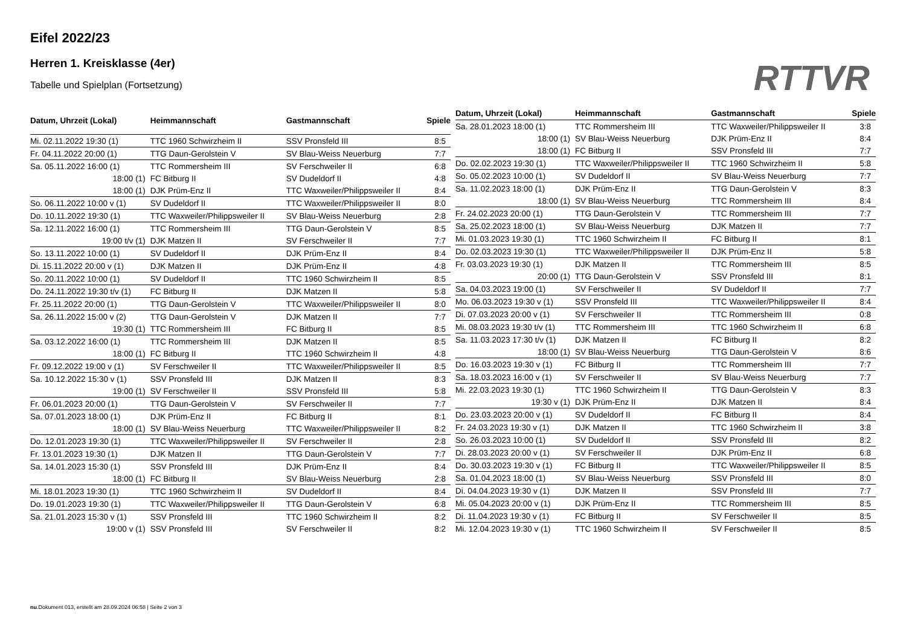Eifel 2022/23
Herren 1. Kreisklasse (4er)
Tabelle und Spielplan (Fortsetzung)
RTTVR
| Datum, Uhrzeit (Lokal) | Heimmannschaft | Gastmannschaft | Spiele |
| --- | --- | --- | --- |
| Mi. 02.11.2022 19:30 (1) | TTC 1960 Schwirzheim II | SSV Pronsfeld III | 8:5 |
| Fr. 04.11.2022 20:00 (1) | TTG Daun-Gerolstein V | SV Blau-Weiss Neuerburg | 7:7 |
| Sa. 05.11.2022 16:00 (1) | TTC Rommersheim III | SV Ferschweiler II | 6:8 |
| 18:00 (1) | FC Bitburg II | SV Dudeldorf II | 4:8 |
| 18:00 (1) | DJK Prüm-Enz II | TTC Waxweiler/Philippsweiler II | 8:4 |
| So. 06.11.2022 10:00 v (1) | SV Dudeldorf II | TTC Waxweiler/Philippsweiler II | 8:0 |
| Do. 10.11.2022 19:30 (1) | TTC Waxweiler/Philippsweiler II | SV Blau-Weiss Neuerburg | 2:8 |
| Sa. 12.11.2022 16:00 (1) | TTC Rommersheim III | TTG Daun-Gerolstein V | 8:5 |
| 19:00 t/v (1) | DJK Matzen II | SV Ferschweiler II | 7:7 |
| So. 13.11.2022 10:00 (1) | SV Dudeldorf II | DJK Prüm-Enz II | 8:4 |
| Di. 15.11.2022 20:00 v (1) | DJK Matzen II | DJK Prüm-Enz II | 4:8 |
| So. 20.11.2022 10:00 (1) | SV Dudeldorf II | TTC 1960 Schwirzheim II | 8:5 |
| Do. 24.11.2022 19:30 t/v (1) | FC Bitburg II | DJK Matzen II | 5:8 |
| Fr. 25.11.2022 20:00 (1) | TTG Daun-Gerolstein V | TTC Waxweiler/Philippsweiler II | 8:0 |
| Sa. 26.11.2022 15:00 v (2) | TTG Daun-Gerolstein V | DJK Matzen II | 7:7 |
| 19:30 (1) | TTC Rommersheim III | FC Bitburg II | 8:5 |
| Sa. 03.12.2022 16:00 (1) | TTC Rommersheim III | DJK Matzen II | 8:5 |
| 18:00 (1) | FC Bitburg II | TTC 1960 Schwirzheim II | 4:8 |
| Fr. 09.12.2022 19:00 v (1) | SV Ferschweiler II | TTC Waxweiler/Philippsweiler II | 8:5 |
| Sa. 10.12.2022 15:30 v (1) | SSV Pronsfeld III | DJK Matzen II | 8:3 |
| 19:00 (1) | SV Ferschweiler II | SSV Pronsfeld III | 5:8 |
| Fr. 06.01.2023 20:00 (1) | TTG Daun-Gerolstein V | SV Ferschweiler II | 7:7 |
| Sa. 07.01.2023 18:00 (1) | DJK Prüm-Enz II | FC Bitburg II | 8:1 |
| 18:00 (1) | SV Blau-Weiss Neuerburg | TTC Waxweiler/Philippsweiler II | 8:2 |
| Do. 12.01.2023 19:30 (1) | TTC Waxweiler/Philippsweiler II | SV Ferschweiler II | 2:8 |
| Fr. 13.01.2023 19:30 (1) | DJK Matzen II | TTG Daun-Gerolstein V | 7:7 |
| Sa. 14.01.2023 15:30 (1) | SSV Pronsfeld III | DJK Prüm-Enz II | 8:4 |
| 18:00 (1) | FC Bitburg II | SV Blau-Weiss Neuerburg | 2:8 |
| Mi. 18.01.2023 19:30 (1) | TTC 1960 Schwirzheim II | SV Dudeldorf II | 8:4 |
| Do. 19.01.2023 19:30 (1) | TTC Waxweiler/Philippsweiler II | TTG Daun-Gerolstein V | 6:8 |
| Sa. 21.01.2023 15:30 v (1) | SSV Pronsfeld III | TTC 1960 Schwirzheim II | 8:2 |
| 19:00 v (1) | SSV Pronsfeld III | SV Ferschweiler II | 8:2 |
| Datum, Uhrzeit (Lokal) | Heimmannschaft | Gastmannschaft | Spiele |
| --- | --- | --- | --- |
| Sa. 28.01.2023 18:00 (1) | TTC Rommersheim III | TTC Waxweiler/Philippsweiler II | 3:8 |
| 18:00 (1) | SV Blau-Weiss Neuerburg | DJK Prüm-Enz II | 8:4 |
| 18:00 (1) | FC Bitburg II | SSV Pronsfeld III | 7:7 |
| Do. 02.02.2023 19:30 (1) | TTC Waxweiler/Philippsweiler II | TTC 1960 Schwirzheim II | 5:8 |
| So. 05.02.2023 10:00 (1) | SV Dudeldorf II | SV Blau-Weiss Neuerburg | 7:7 |
| Sa. 11.02.2023 18:00 (1) | DJK Prüm-Enz II | TTG Daun-Gerolstein V | 8:3 |
| 18:00 (1) | SV Blau-Weiss Neuerburg | TTC Rommersheim III | 8:4 |
| Fr. 24.02.2023 20:00 (1) | TTG Daun-Gerolstein V | TTC Rommersheim III | 7:7 |
| Sa. 25.02.2023 18:00 (1) | SV Blau-Weiss Neuerburg | DJK Matzen II | 7:7 |
| Mi. 01.03.2023 19:30 (1) | TTC 1960 Schwirzheim II | FC Bitburg II | 8:1 |
| Do. 02.03.2023 19:30 (1) | TTC Waxweiler/Philippsweiler II | DJK Prüm-Enz II | 5:8 |
| Fr. 03.03.2023 19:30 (1) | DJK Matzen II | TTC Rommersheim III | 8:5 |
| 20:00 (1) | TTG Daun-Gerolstein V | SSV Pronsfeld III | 8:1 |
| Sa. 04.03.2023 19:00 (1) | SV Ferschweiler II | SV Dudeldorf II | 7:7 |
| Mo. 06.03.2023 19:30 v (1) | SSV Pronsfeld III | TTC Waxweiler/Philippsweiler II | 8:4 |
| Di. 07.03.2023 20:00 v (1) | SV Ferschweiler II | TTC Rommersheim III | 0:8 |
| Mi. 08.03.2023 19:30 t/v (1) | TTC Rommersheim III | TTC 1960 Schwirzheim II | 6:8 |
| Sa. 11.03.2023 17:30 t/v (1) | DJK Matzen II | FC Bitburg II | 8:2 |
| 18:00 (1) | SV Blau-Weiss Neuerburg | TTG Daun-Gerolstein V | 8:6 |
| Do. 16.03.2023 19:30 v (1) | FC Bitburg II | TTC Rommersheim III | 7:7 |
| Sa. 18.03.2023 16:00 v (1) | SV Ferschweiler II | SV Blau-Weiss Neuerburg | 7:7 |
| Mi. 22.03.2023 19:30 (1) | TTC 1960 Schwirzheim II | TTG Daun-Gerolstein V | 8:3 |
| 19:30 v (1) | DJK Prüm-Enz II | DJK Matzen II | 8:4 |
| Do. 23.03.2023 20:00 v (1) | SV Dudeldorf II | FC Bitburg II | 8:4 |
| Fr. 24.03.2023 19:30 v (1) | DJK Matzen II | TTC 1960 Schwirzheim II | 3:8 |
| So. 26.03.2023 10:00 (1) | SV Dudeldorf II | SSV Pronsfeld III | 8:2 |
| Di. 28.03.2023 20:00 v (1) | SV Ferschweiler II | DJK Prüm-Enz II | 6:8 |
| Do. 30.03.2023 19:30 v (1) | FC Bitburg II | TTC Waxweiler/Philippsweiler II | 8:5 |
| Sa. 01.04.2023 18:00 (1) | SV Blau-Weiss Neuerburg | SSV Pronsfeld III | 8:0 |
| Di. 04.04.2023 19:30 v (1) | DJK Matzen II | SSV Pronsfeld III | 7:7 |
| Mi. 05.04.2023 20:00 v (1) | DJK Prüm-Enz II | TTC Rommersheim III | 8:5 |
| Di. 11.04.2023 19:30 v (1) | FC Bitburg II | SV Ferschweiler II | 8:5 |
| Mi. 12.04.2023 19:30 v (1) | TTC 1960 Schwirzheim II | SV Ferschweiler II | 8:5 |
nu.Dokument 013, erstellt am 28.09.2024 06:58 | Seite 2 von 3